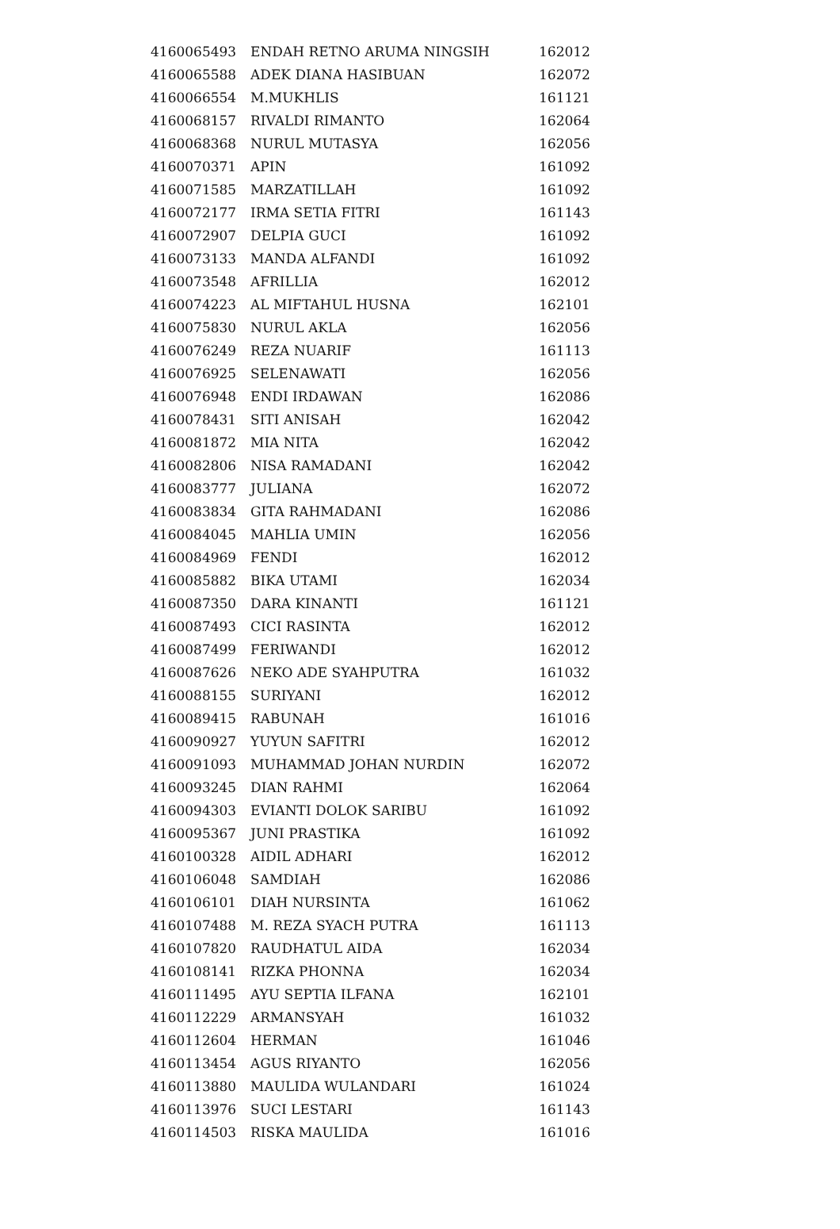| 4160065493 | ENDAH RETNO ARUMA NINGSIH | 162012 |
| 4160065588 | ADEK DIANA HASIBUAN | 162072 |
| 4160066554 | M.MUKHLIS | 161121 |
| 4160068157 | RIVALDI RIMANTO | 162064 |
| 4160068368 | NURUL MUTASYA | 162056 |
| 4160070371 | APIN | 161092 |
| 4160071585 | MARZATILLAH | 161092 |
| 4160072177 | IRMA SETIA FITRI | 161143 |
| 4160072907 | DELPIA GUCI | 161092 |
| 4160073133 | MANDA ALFANDI | 161092 |
| 4160073548 | AFRILLIA | 162012 |
| 4160074223 | AL MIFTAHUL HUSNA | 162101 |
| 4160075830 | NURUL AKLA | 162056 |
| 4160076249 | REZA NUARIF | 161113 |
| 4160076925 | SELENAWATI | 162056 |
| 4160076948 | ENDI IRDAWAN | 162086 |
| 4160078431 | SITI ANISAH | 162042 |
| 4160081872 | MIA NITA | 162042 |
| 4160082806 | NISA RAMADANI | 162042 |
| 4160083777 | JULIANA | 162072 |
| 4160083834 | GITA RAHMADANI | 162086 |
| 4160084045 | MAHLIA UMIN | 162056 |
| 4160084969 | FENDI | 162012 |
| 4160085882 | BIKA UTAMI | 162034 |
| 4160087350 | DARA KINANTI | 161121 |
| 4160087493 | CICI RASINTA | 162012 |
| 4160087499 | FERIWANDI | 162012 |
| 4160087626 | NEKO ADE SYAHPUTRA | 161032 |
| 4160088155 | SURIYANI | 162012 |
| 4160089415 | RABUNAH | 161016 |
| 4160090927 | YUYUN SAFITRI | 162012 |
| 4160091093 | MUHAMMAD JOHAN NURDIN | 162072 |
| 4160093245 | DIAN RAHMI | 162064 |
| 4160094303 | EVIANTI DOLOK SARIBU | 161092 |
| 4160095367 | JUNI PRASTIKA | 161092 |
| 4160100328 | AIDIL ADHARI | 162012 |
| 4160106048 | SAMDIAH | 162086 |
| 4160106101 | DIAH NURSINTA | 161062 |
| 4160107488 | M. REZA SYACH PUTRA | 161113 |
| 4160107820 | RAUDHATUL AIDA | 162034 |
| 4160108141 | RIZKA PHONNA | 162034 |
| 4160111495 | AYU SEPTIA ILFANA | 162101 |
| 4160112229 | ARMANSYAH | 161032 |
| 4160112604 | HERMAN | 161046 |
| 4160113454 | AGUS RIYANTO | 162056 |
| 4160113880 | MAULIDA WULANDARI | 161024 |
| 4160113976 | SUCI LESTARI | 161143 |
| 4160114503 | RISKA MAULIDA | 161016 |